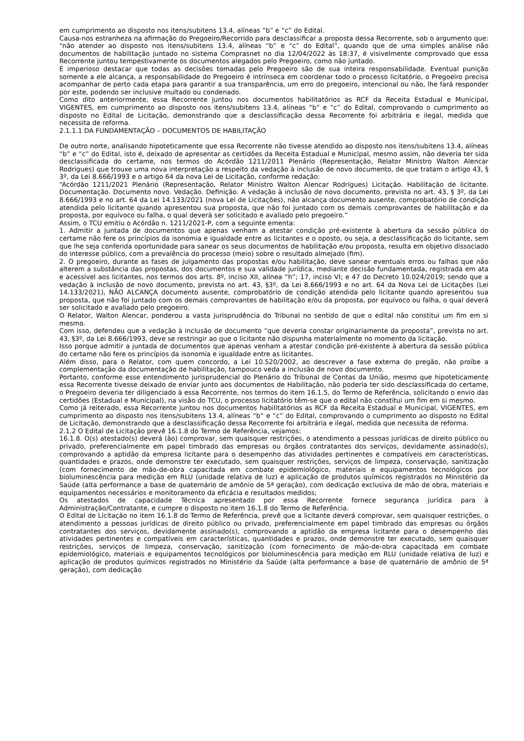em cumprimento ao disposto nos itens/subitens 13.4, alíneas “b” e “c” do Edital.
Causa-nos estranheza na afirmação do Pregoeiro/Recorrido para desclassificar a proposta dessa Recorrente, sob o argumento que: “não atender ao disposto nos itens/subitens 13.4, alíneas “b” e “c” do Edital”, quando que de uma simples análise não documentos de habilitação juntado no sistema Comprasnet no dia 12/04/2022 às 18:37, é visivelmente comprovado que essa Recorrente juntou tempestivamente os documentos alegados pelo Pregoeiro, como não juntado.
É imperioso destacar que todas as decisões tomadas pelo Pregoeiro são de sua inteira responsabilidade. Eventual punição somente a ele alcança, a responsabilidade do Pregoeiro é intrínseca em coordenar todo o processo licitatório, o Pregoeiro precisa acompanhar de perto cada etapa para garantir a sua transparência, um erro do pregoeiro, intencional ou não, lhe fará responder por este, podendo ser inclusive multado ou condenado.
Como dito anteriormente, essa Recorrente juntou nos documentos habilitatórios as RCF da Receita Estadual e Municipal, VIGENTES, em cumprimento ao disposto nos itens/subitens 13.4, alíneas “b” e “c” do Edital, comprovando o cumprimento ao disposto no Edital de Licitação, demonstrando que a desclassificação dessa Recorrente foi arbitrária e ilegal, medida que necessita de reforma.
2.1.1.1 DA FUNDAMENTAÇÃO – DOCUMENTOS DE HABILITAÇÃO
De outro norte, analisando hipoteticamente que essa Recorrente não tivesse atendido ao disposto nos itens/subitens 13.4, alíneas “b” e “c” do Edital, isto é, deixado de apresentar as certidões da Receita Estadual e Municipal, mesmo assim, não deveria ter sida desclassificada do certame, nos termos do Acórdão 1211/2011 Plenário (Representação, Relator Ministro Walton Alencar Rodrigues) que trouxe uma nova interpretação a respeito da vedação à inclusão de novo documento, de que tratam o artigo 43, § 3º, da Lei 8.666/1993 e o artigo 64 da nova Lei de Licitação, conforme redação:
“Acórdão 1211/2021 Plenário (Representação, Relator Ministro Walton Alencar Rodrigues) Licitação. Habilitação de licitante. Documentação. Documento novo. Vedação. Definição. A vedação à inclusão de novo documento, prevista no art. 43, § 3º, da Lei 8.666/1993 e no art. 64 da Lei 14.133/2021 (nova Lei de Licitações), não alcança documento ausente, comprobatório de condição atendida pelo licitante quando apresentou sua proposta, que não foi juntado com os demais comprovantes de habilitação e da proposta, por equívoco ou falha, o qual deverá ser solicitado e avaliado pelo pregoeiro.”
Assim, o TCU emitiu o Acórdão n. 1211/2021-P, com a seguinte ementa:
1. Admitir a juntada de documentos que apenas venham a atestar condição pré-existente à abertura da sessão pública do certame não fere os princípios da isonomia e igualdade entre as licitantes e o oposto, ou seja, a desclassificação do licitante, sem que lhe seja conferida oportunidade para sanear os seus documentos de habilitação e/ou proposta, resulta em objetivo dissociado do interesse público, com a prevalência do processo (meio) sobre o resultado almejado (fim).
2. O pregoeiro, durante as fases de julgamento das propostas e/ou habilitação, deve sanear eventuais erros ou falhas que não alterem a substância das propostas, dos documentos e sua validade jurídica, mediante decisão fundamentada, registrada em ata e acessível aos licitantes, nos termos dos arts. 8º, inciso XII, alínea “h”; 17, inciso VI; e 47 do Decreto 10.024/2019; sendo que a vedação à inclusão de novo documento, prevista no art. 43, §3º, da Lei 8.666/1993 e no art. 64 da Nova Lei de Licitações (Lei 14.133/2021), NÃO ALCANÇA documento ausente, comprobatório de condição atendida pelo licitante quando apresentou sua proposta, que não foi juntado com os demais comprovantes de habilitação e/ou da proposta, por equívoco ou falha, o qual deverá ser solicitado e avaliado pelo pregoeiro.
O Relator, Walton Alencar, ponderou a vasta jurisprudência do Tribunal no sentido de que o edital não constitui um fim em si mesmo.
Com isso, defendeu que a vedação à inclusão de documento “que deveria constar originariamente da proposta”, prevista no art. 43, §3º, da Lei 8.666/1993, deve se restringir ao que o licitante não dispunha materialmente no momento da licitação.
Isso porque admitir a juntada de documentos que apenas venham a atestar condição pré-existente à abertura da sessão pública do certame não fere os princípios da isonomia e igualdade entre as licitantes.
Além disso, para o Relator, com quem concordo, a Lei 10.520/2002, ao descrever a fase externa do pregão, não proíbe a complementação da documentação de habilitação, tampouco veda a inclusão de novo documento.
Portanto, conforme esse entendimento jurisprudencial do Plenário do Tribunal de Contas da União, mesmo que hipoteticamente essa Recorrente tivesse deixado de enviar junto aos documentos de Habilitação, não poderia ter sido desclassificada do certame, o Pregoeiro deveria ter diligenciado à essa Recorrente, nos termos do item 16.1.5, do Termo de Referência, solicitando o envio das certidões (Estadual e Municipal), na visão do TCU, o processo licitatório têm-se que o edital não constitui um fim em si mesmo.
Como já reiterado, essa Recorrente juntou nos documentos habilitatórios as RCF da Receita Estadual e Municipal, VIGENTES, em cumprimento ao disposto nos itens/subitens 13.4, alíneas “b” e “c” do Edital, comprovando o cumprimento ao disposto no Edital de Licitação, demonstrando que a desclassificação dessa Recorrente foi arbitrária e ilegal, medida que necessita de reforma.
2.1.2 O Edital de Licitação prevê 16.1.8 do Termo de Referência, vejamos:
16.1.8. O(s) atestado(s) deverá (ão) comprovar, sem quaisquer restrições, o atendimento a pessoas jurídicas de direito público ou privado, preferencialmente em papel timbrado das empresas ou órgãos contratantes dos serviços, devidamente assinado(s), comprovando a aptidão da empresa licitante para o desempenho das atividades pertinentes e compatíveis em características, quantidades e prazos, onde demonstre ter executado, sem quaisquer restrições, serviços de limpeza, conservação, sanitização (com fornecimento de mão-de-obra capacitada em combate epidemiológico, materiais e equipamentos tecnológicos por bioluminescência para medição em RLU (unidade relativa de luz) e aplicação de produtos químicos registrados no Ministério da Saúde (alta performance a base de quaternário de amônio de 5ª geração), com dedicação exclusiva de mão de obra, materiais e equipamentos necessários e monitoramento da eficácia e resultados medidos;
Os atestados de capacidade Técnica apresentado por essa Recorrente fornece segurança jurídica para à Administração/Contratante, e cumpre o disposto no item 16.1.8 do Termo de Referência.
O Edital de Licitação no item 16.1.8 do Termo de Referência, prevê que a licitante deverá comprovar, sem quaisquer restrições, o atendimento a pessoas jurídicas de direito público ou privado, preferencialmente em papel timbrado das empresas ou órgãos contratantes dos serviços, devidamente assinado(s), comprovando a aptidão da empresa licitante para o desempenho das atividades pertinentes e compatíveis em características, quantidades e prazos, onde demonstre ter executado, sem quaisquer restrições, serviços de limpeza, conservação, sanitização (com fornecimento de mão-de-obra capacitada em combate epidemiológico, materiais e equipamentos tecnológicos por bioluminescência para medição em RLU (unidade relativa de luz) e aplicação de produtos químicos registrados no Ministério da Saúde (alta performance a base de quaternário de amônio de 5ª geração), com dedicação